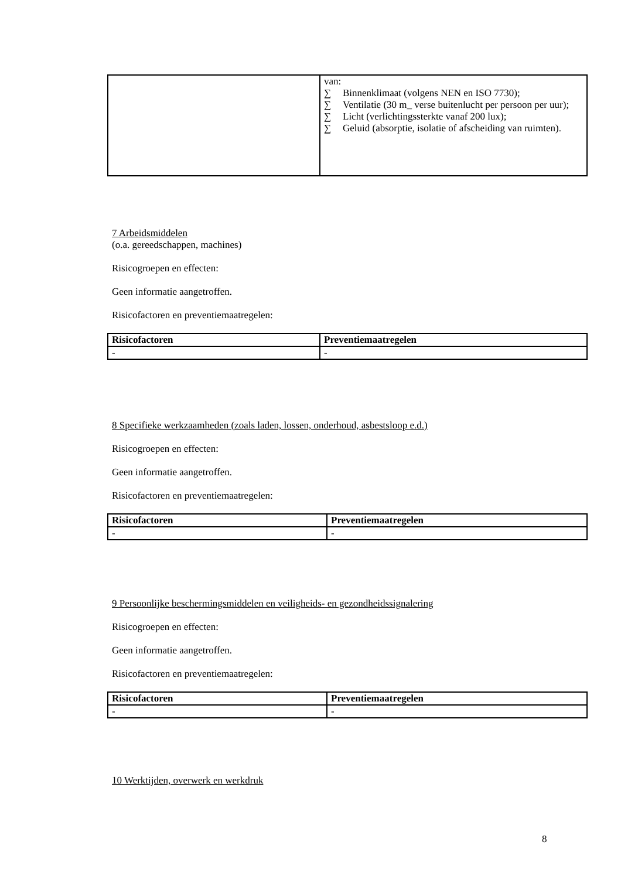| | van: ∑ Binnenklimaat (volgens NEN en ISO 7730); ∑ Ventilatie (30 m_ verse buitenlucht per persoon per uur); ∑ Licht (verlichtingssterkte vanaf 200 lux); ∑ Geluid (absorptie, isolatie of afscheiding van ruimten). |
7 Arbeidsmiddelen
(o.a. gereedschappen, machines)
Risicogroepen en effecten:
Geen informatie aangetroffen.
Risicofactoren en preventiemaatregelen:
| Risicofactoren | Preventiemaatregelen |
| --- | --- |
| - | - |
8 Specifieke werkzaamheden (zoals laden, lossen, onderhoud, asbestsloop e.d.)
Risicogroepen en effecten:
Geen informatie aangetroffen.
Risicofactoren en preventiemaatregelen:
| Risicofactoren | Preventiemaatregelen |
| --- | --- |
| - | - |
9 Persoonlijke beschermingsmiddelen en veiligheids- en gezondheidssignalering
Risicogroepen en effecten:
Geen informatie aangetroffen.
Risicofactoren en preventiemaatregelen:
| Risicofactoren | Preventiemaatregelen |
| --- | --- |
| - | - |
10 Werktijden, overwerk en werkdruk
8